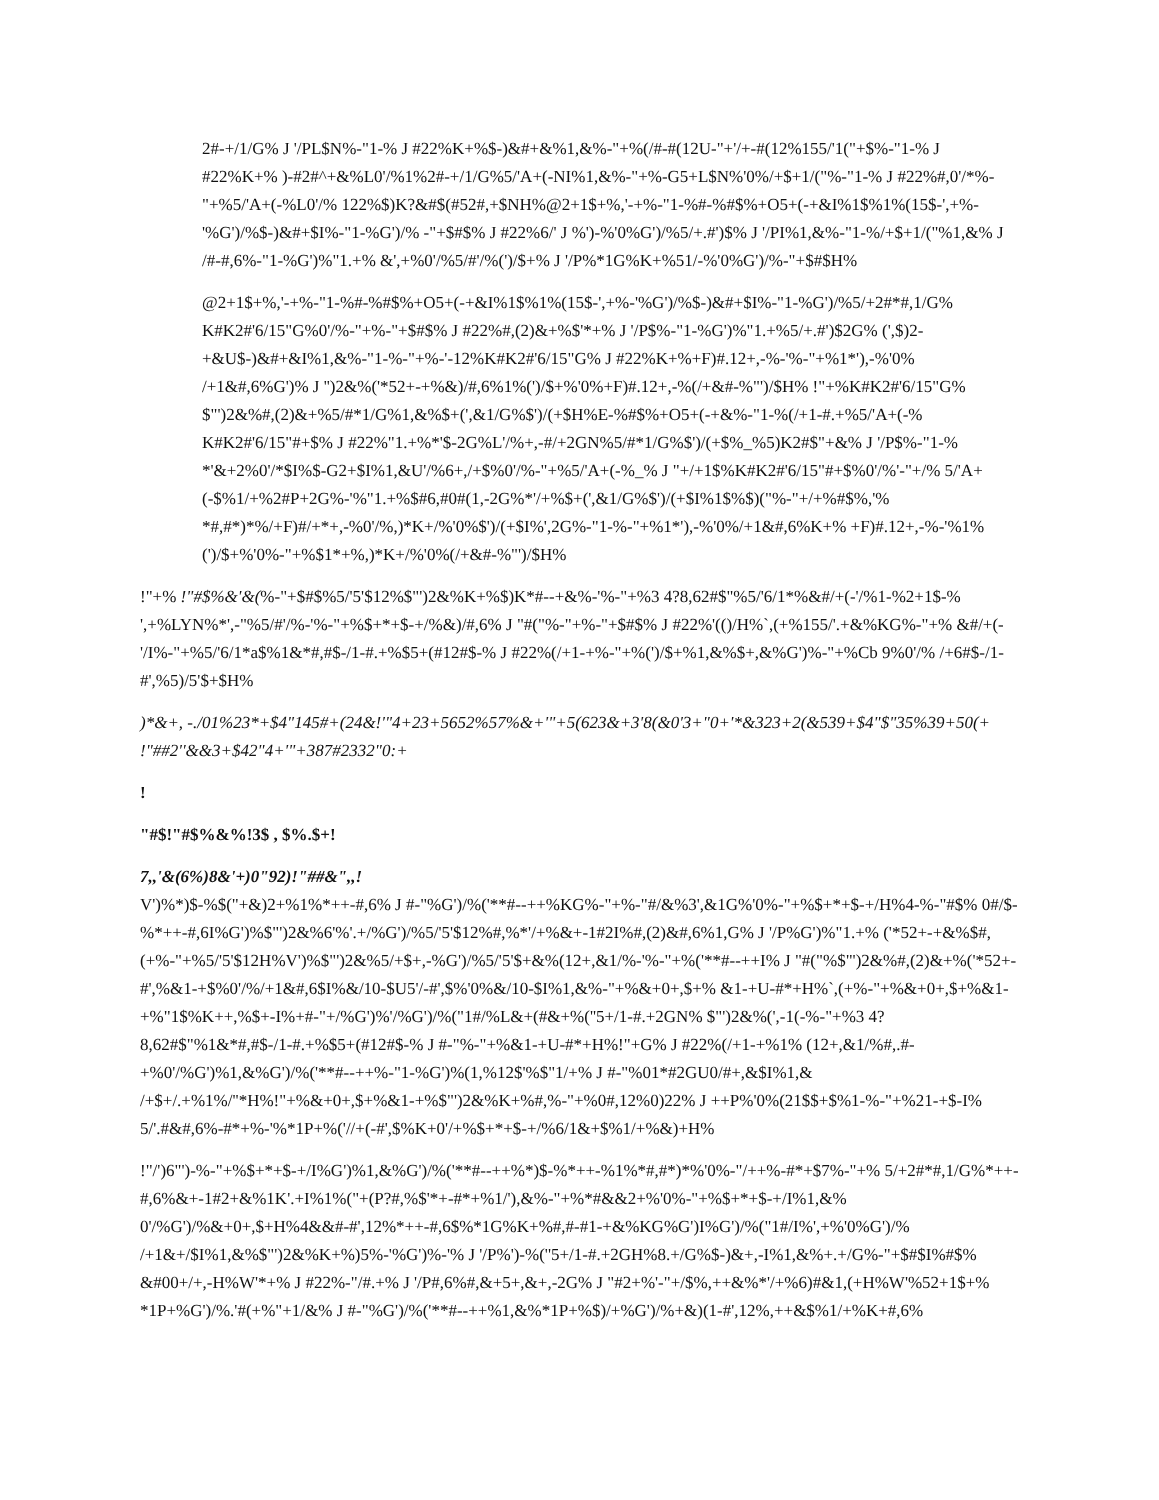2#-+/1/G% J '/PL$N%-"1-% J #22%K+%$-)&#+&%1,&%-"+%(/#-#(12U-"+'/+-#(12%155/'1("+$%-"1-% J #22%K+% )-#2#^+&%L0'/%1%2#-+/1/G%5/'A+(-NI%1,&%-"+%-G5+L$N%'0%/+$+1/("%-"1-% J #22%#,0'/*%-"+%5/'A+(-%L0'/% 122%$)K?&#$(#52#,+$NH%@2+1$+%,'-+%-"1-%#-%#$%+O5+(-+&I%1$%1%(15$-',+%-'%G')/%$-)&#+$I%-"1-%G')/% -"+$#$% J #22%6/' J %')-%'0%G')/%5/+.#')$% J '/PI%1,&%-"1-%/+$+1/("%1,&% J /#-#,6%-"1-%G')%"1.+% &',+%0'/%5/#'/%(')/$+% J '/P%*1G%K+%51/-%'0%G')/%-"+$#$H%
@2+1$+%,'-+%-"1-%#-%#$%+O5+(-+&I%1$%1%(15$-',+%-'%G')/%$-)&#+$I%-"1-%G')/%5/+2#*#,1/G% K#K2#'6/15"G%0'/%-"+%-"+$#$% J #22%#,(2)&+%$'*+% J '/P$%-"1-%G')%"1.+%5/+.#')$2G% (',$)2-+&U$-)&#+&I%1,&%-"1-%-"+%-'-12%K#K2#'6/15"G% J #22%K+%+F)#.12+,-%-'%-"+%1*'),-%'0% /+1&#,6%G')% J '')2&%('*52+-+%&)/#,6%1%(')/$+%'0%+F)#.12+,-%(/+&#-%"')/$H% !"+%K#K2#'6/15"G% $"')2&%#,(2)&+%5/#*1/G%1,&%$+(',&1/G%$')/(+$H%E-%#$%+O5+(-+&%-"1-%(/+1-#.+%5/'A+(-% K#K2#'6/15"#+$% J #22%"1.+%*'$-2G%L'/%+,-#/+2GN%5/#*1/G%$')/(+$%_%5)K2#$"+&% J '/P$%-"1-% *'&+2%0'/*$I%$-G2+$I%1,&U'/%6+,/+$%0'/%-"+%5/'A+(-%_% J "+/+1$%K#K2#'6/15"#+$%0'/%'-"+/% 5/'A+(-$%1/+%2#P+2G%-'%"1.+%$#6,#0#(1,-2G%*'/+%$+(',&1/G%$')/(+$I%1$%$)("%-"+/+%#$%,'% *#,#*)*%/+F)#/+*+,-%0'/%,)*K+/%'0%$')/(+$I%',2G%-"1-%-"+%1*'),-%'0%/+1&#,6%K+% +F)#.12+,-%-'%1%(')/$+%'0%-"+%$1*+%,)*K+/%'0%(/+&#-%"')/$H%
!"+% !"#$%&'&(%-"+$#$%5/'5'$12%$"')2&%K+%$)K*#--+&%-'%-"+%3 4?8,62#$"%5/'6/1*%&#/+(-'/%1-%2+1$-% ',+%LYN%*',-"%5/#'/%-'%-"+%$+*+$-+/%&)/#,6% J "#("%-"+%-"+$#$% J #22%'(()/H%`,(+%155/'.+&%KG%-"+% &#/+(-'/I%-"+%5/'6/1*a$%1&*#,#$-/1-#.+%$5+(#12#$-% J #22%(/+1-+%-"+%(')/$+%1,&%$+,&%G')%-"+%Cb 9%0'/% /+6#$-/1-#',%5)/5'$+$H%
)*&+, -./01%23*+$4"145#+(24&!'"4+23+5652%57%&+'"+5(623&+3'8(&0'3+"0+'*&323+2(&539+$4"$"35%39+50(+ !"##2''&&3+$42"4+'"+387#2332"0:+
!
"#$!"#$%&%!3$ , $%.$+!
7,,'&(6%)8&'+)0"92)!"##&",,!
V')%*)$-%$("+&)2+%1%*++-#,6% J #-"%G')/%('**#--++%KG%-"+%-"#/&%3',&1G%'0%-"+%$+*+$-+/H%4-%-"#$% 0#/$-%*++-#,6I%G')%$"')2&%6'%'.+/%G')/%5/'5'$12%#,%*'/+%&+-1#2I%#,(2)&#,6%1,G% J '/P%G')%"1.+% ('*52+-+&%$#,(+%-"+%5/'5'$12H%V')%$"')2&%5/+$+,-%G')/%5/'5'$+&%(12+,&1/%-'%-"+%('**#--++I% J "#("%$"')2&%#,(2)&+%('*52+-#',%&1-+$%0'/%/+1&#,6$I%&/10-$U5'/-#',$%'0%&/10-$I%1,&%-"+%&+0+,$+% &1-+U-#*+H%`,(+%-"+%&+0+,$+%&1-+%"1$%K++,%$+-I%+#-"+/%G')%'/%G')/%("1#/%L&+(#&+%(''5+/1-#.+2GN% $"')2&%(',-1(-%-"+%3 4?8,62#$"%1&*#,#$-/1-#.+%$5+(#12#$-% J #-"%-"+%&1-+U-#*+H%!"+G% J #22%(/+1-+%1% (12+,&1/%#,.#-+%0'/%G')%1,&%G')/%('**#--++%-"1-%G')%(1,%12$'%$"1/+% J #-"%01*#2GU0/#+,&$I%1,& /+$+/.+%1%/''*H%!"+%&+0+,$+%&1-+%$"')2&%K+%#,%-"+%0#,12%0)22% J ++P%'0%(21$$+$%1-%-"+%21-+$-I% 5/'.#&#,6%-#*+%-'%*1P+%('//+(-#',$%K+0'/+%$+*+$-+/%6/1&+$%1/+%&)+H%
!"/')6"')-%-"+%$+*+$-+/I%G')%1,&%G')/%('**#--++%*)$-%*++-%1%*#,#*)*%'0%-"/++%-#*+$7%-"+% 5/+2#*#,1/G%*++-#,6%&+-1#2+&%1K'.+I%1%("+(P?#,%$'*+-#*+%1/'),&%-"+%*#&&2+%'0%-"+%$+*+$-+/I%1,&% 0'/%G')/%&+0+,$+H%4&&#-#',12%*++-#,6$%*1G%K+%#,#-#1-+&%KG%G')I%G')/%("1#/I%',+%'0%G')/% /+1&+/$I%1,&%$"')2&%K+%)5%-'%G')%-'% J '/P%')-%(''5+/1-#.+2GH%8.+/G%$-)&+,-I%1,&%+.+/G%-"+$#$I%#$% &#00+/+,-H%W'*+% J #22%-"/#.+% J '/P#,6%#,&+5+,&+,-2G% J "#2+%'-"+/$%,++&%*'/+%6)#&1,(+H%W'%52+1$+% *1P+%G')/%.'#(+%"+1/&% J #-"%G')/%('**#--++%1,&%*1P+%$)/+%G')/%+&)(1-#',12%,++&$%1/+%K+#,6%